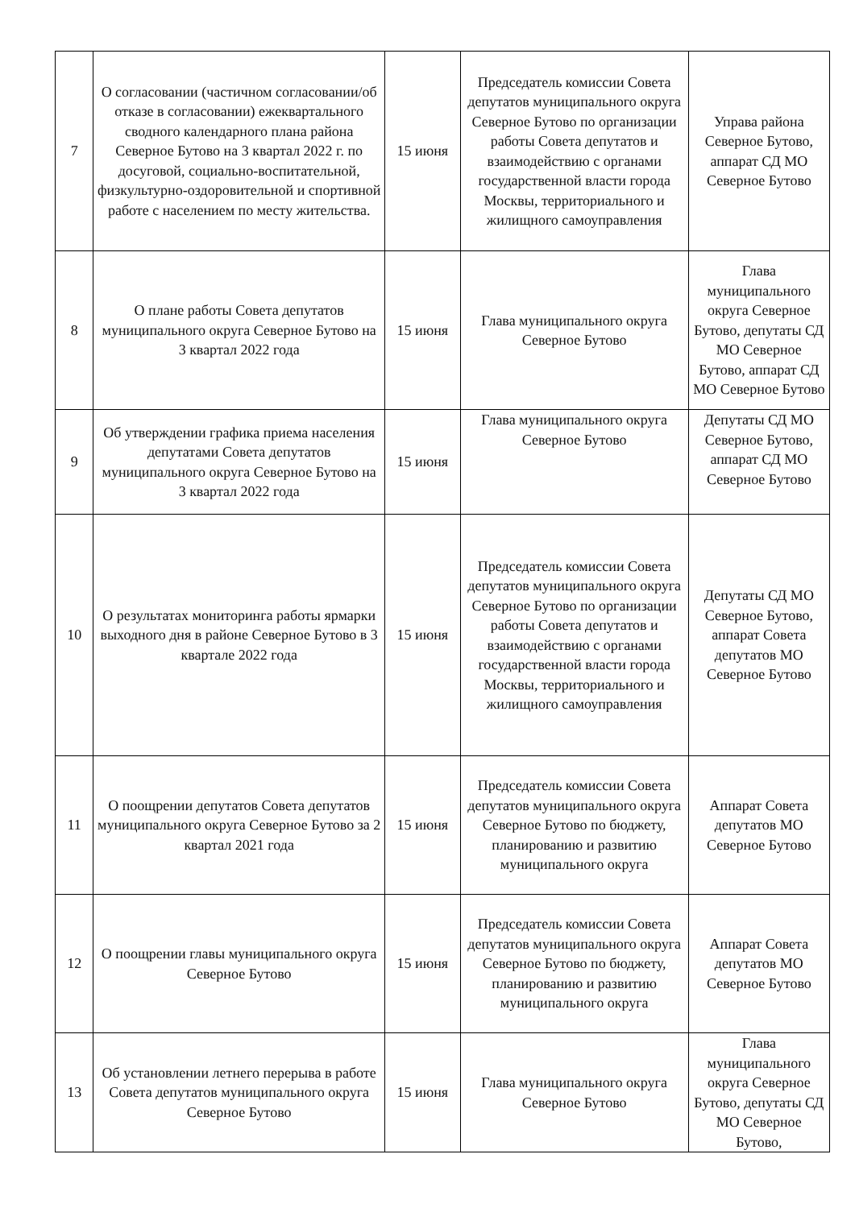| 7 | О согласовании (частичном согласовании/об отказе в согласовании) ежеквартального сводного календарного плана района Северное Бутово на 3 квартал 2022 г. по досуговой, социально-воспитательной, физкультурно-оздоровительной и спортивной работе с населением по месту жительства. | 15 июня | Председатель комиссии Совета депутатов муниципального округа Северное Бутово по организации работы Совета депутатов и взаимодействию с органами государственной власти города Москвы, территориального и жилищного самоуправления | Управа района Северное Бутово, аппарат СД МО Северное Бутово |
| 8 | О плане работы Совета депутатов муниципального округа Северное Бутово на 3 квартал 2022 года | 15 июня | Глава муниципального округа Северное Бутово | Глава муниципального округа Северное Бутово, депутаты СД МО Северное Бутово, аппарат СД МО Северное Бутово |
| 9 | Об утверждении графика приема населения депутатами Совета депутатов муниципального округа Северное Бутово на 3 квартал 2022 года | 15 июня | Глава муниципального округа Северное Бутово | Депутаты СД МО Северное Бутово, аппарат СД МО Северное Бутово |
| 10 | О результатах мониторинга работы ярмарки выходного дня в районе Северное Бутово в 3 квартале 2022 года | 15 июня | Председатель комиссии Совета депутатов муниципального округа Северное Бутово по организации работы Совета депутатов и взаимодействию с органами государственной власти города Москвы, территориального и жилищного самоуправления | Депутаты СД МО Северное Бутово, аппарат Совета депутатов МО Северное Бутово |
| 11 | О поощрении депутатов Совета депутатов муниципального округа Северное Бутово за 2 квартал 2021 года | 15 июня | Председатель комиссии Совета депутатов муниципального округа Северное Бутово по бюджету, планированию и развитию муниципального округа | Аппарат Совета депутатов МО Северное Бутово |
| 12 | О поощрении главы муниципального округа Северное Бутово | 15 июня | Председатель комиссии Совета депутатов муниципального округа Северное Бутово по бюджету, планированию и развитию муниципального округа | Аппарат Совета депутатов МО Северное Бутово |
| 13 | Об установлении летнего перерыва в работе Совета депутатов муниципального округа Северное Бутово | 15 июня | Глава муниципального округа Северное Бутово | Глава муниципального округа Северное Бутово, депутаты СД МО Северное Бутово, |